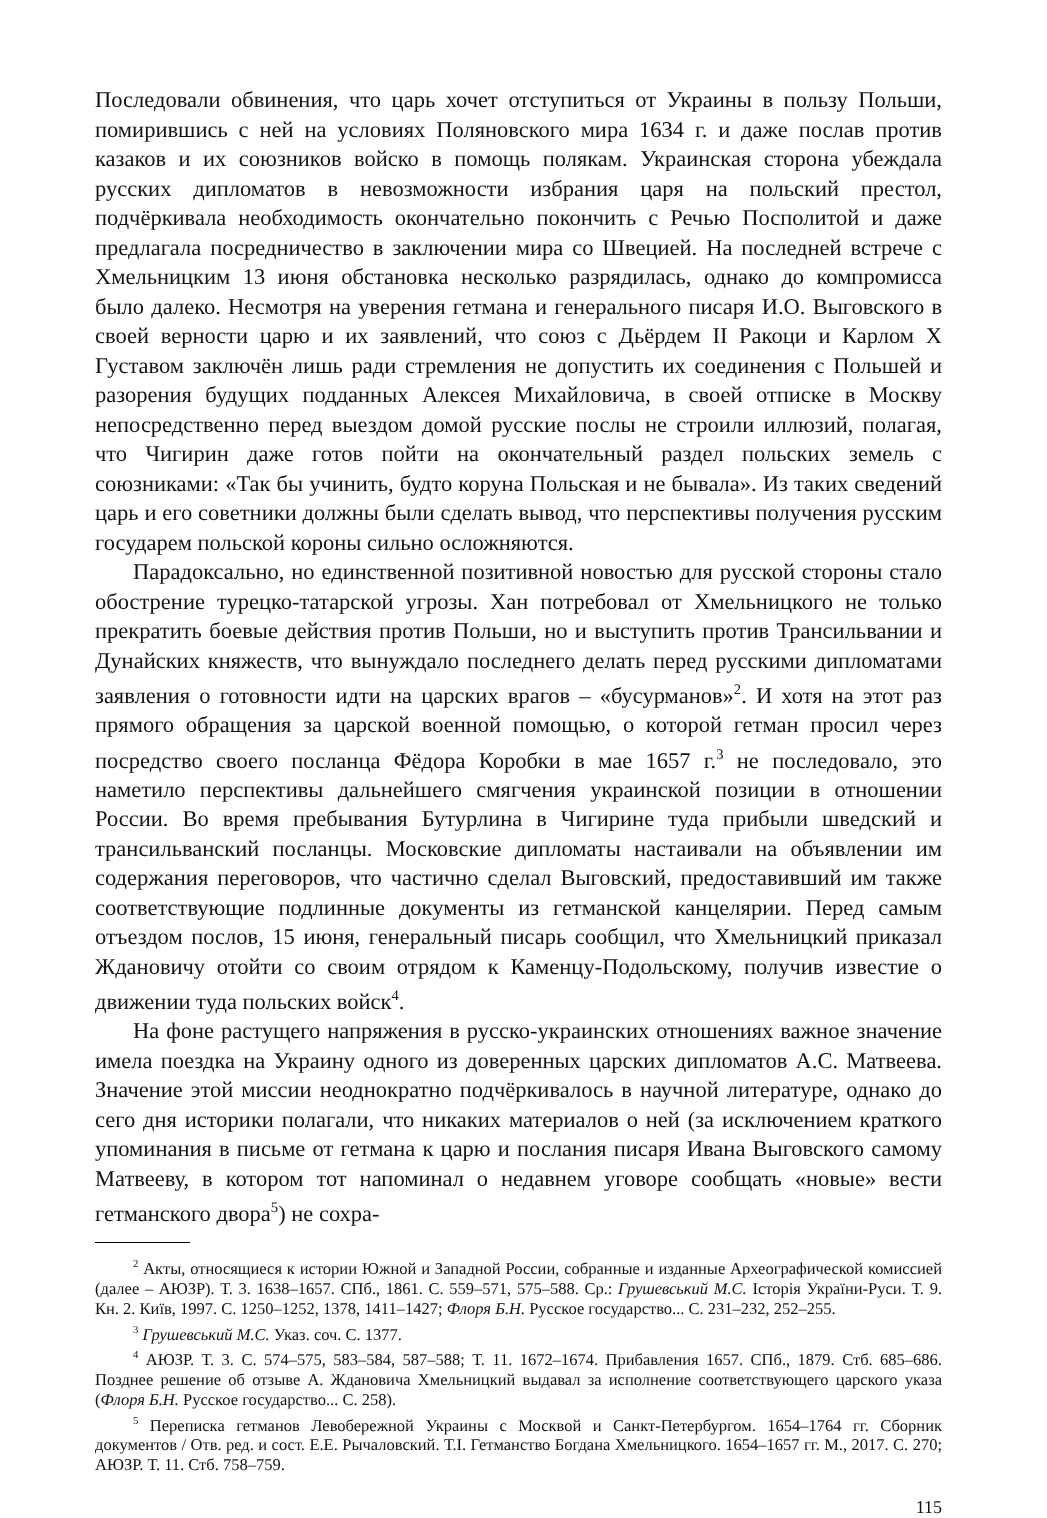Последовали обвинения, что царь хочет отступиться от Украины в пользу Польши, помирившись с ней на условиях Поляновского мира 1634 г. и даже послав против казаков и их союзников войско в помощь полякам. Украинская сторона убеждала русских дипломатов в невозможности избрания царя на польский престол, подчёркивала необходимость окончательно покончить с Речью Посполитой и даже предлагала посредничество в заключении мира со Швецией. На последней встрече с Хмельницким 13 июня обстановка несколько разрядилась, однако до компромисса было далеко. Несмотря на уверения гетмана и генерального писаря И.О. Выговского в своей верности царю и их заявлений, что союз с Дьёрдем II Ракоци и Карлом X Густавом заключён лишь ради стремления не допустить их соединения с Польшей и разорения будущих подданных Алексея Михайловича, в своей отписке в Москву непосредственно перед выездом домой русские послы не строили иллюзий, полагая, что Чигирин даже готов пойти на окончательный раздел польских земель с союзниками: «Так бы учинить, будто коруна Польская и не бывала». Из таких сведений царь и его советники должны были сделать вывод, что перспективы получения русским государем польской короны сильно осложняются.
Парадоксально, но единственной позитивной новостью для русской стороны стало обострение турецко-татарской угрозы. Хан потребовал от Хмельницкого не только прекратить боевые действия против Польши, но и выступить против Трансильвании и Дунайских княжеств, что вынуждало последнего делать перед русскими дипломатами заявления о готовности идти на царских врагов – «бусурманов»<sup>2</sup>. И хотя на этот раз прямого обращения за царской военной помощью, о которой гетман просил через посредство своего посланца Фёдора Коробки в мае 1657 г.<sup>3</sup> не последовало, это наметило перспективы дальнейшего смягчения украинской позиции в отношении России. Во время пребывания Бутурлина в Чигирине туда прибыли шведский и трансильванский посланцы. Московские дипломаты настаивали на объявлении им содержания переговоров, что частично сделал Выговский, предоставивший им также соответствующие подлинные документы из гетманской канцелярии. Перед самым отъездом послов, 15 июня, генеральный писарь сообщил, что Хмельницкий приказал Ждановичу отойти со своим отрядом к Каменцу-Подольскому, получив известие о движении туда польских войск<sup>4</sup>.
На фоне растущего напряжения в русско-украинских отношениях важное значение имела поездка на Украину одного из доверенных царских дипломатов А.С. Матвеева. Значение этой миссии неоднократно подчёркивалось в научной литературе, однако до сего дня историки полагали, что никаких материалов о ней (за исключением краткого упоминания в письме от гетмана к царю и послания писаря Ивана Выговского самому Матвееву, в котором тот напоминал о недавнем уговоре сообщать «новые» вести гетманского двора<sup>5</sup>) не сохра-
<sup>2</sup> Акты, относящиеся к истории Южной и Западной России, собранные и изданные Археографической комиссией (далее – АЮЗР). Т. 3. 1638–1657. СПб., 1861. С. 559–571, 575–588. Ср.: Грушевський М.С. Історія України-Руси. Т. 9. Кн. 2. Київ, 1997. С. 1250–1252, 1378, 1411–1427; Флоря Б.Н. Русское государство... С. 231–232, 252–255.
<sup>3</sup> Грушевський М.С. Указ. соч. С. 1377.
<sup>4</sup> АЮЗР. Т. 3. С. 574–575, 583–584, 587–588; Т. 11. 1672–1674. Прибавления 1657. СПб., 1879. Стб. 685–686. Позднее решение об отзыве А. Ждановича Хмельницкий выдавал за исполнение соответствующего царского указа (Флоря Б.Н. Русское государство... С. 258).
<sup>5</sup> Переписка гетманов Левобережной Украины с Москвой и Санкт-Петербургом. 1654–1764 гг. Сборник документов / Отв. ред. и сост. Е.Е. Рычаловский. Т.I. Гетманство Богдана Хмельницкого. 1654–1657 гг. М., 2017. С. 270; АЮЗР. Т. 11. Стб. 758–759.
115